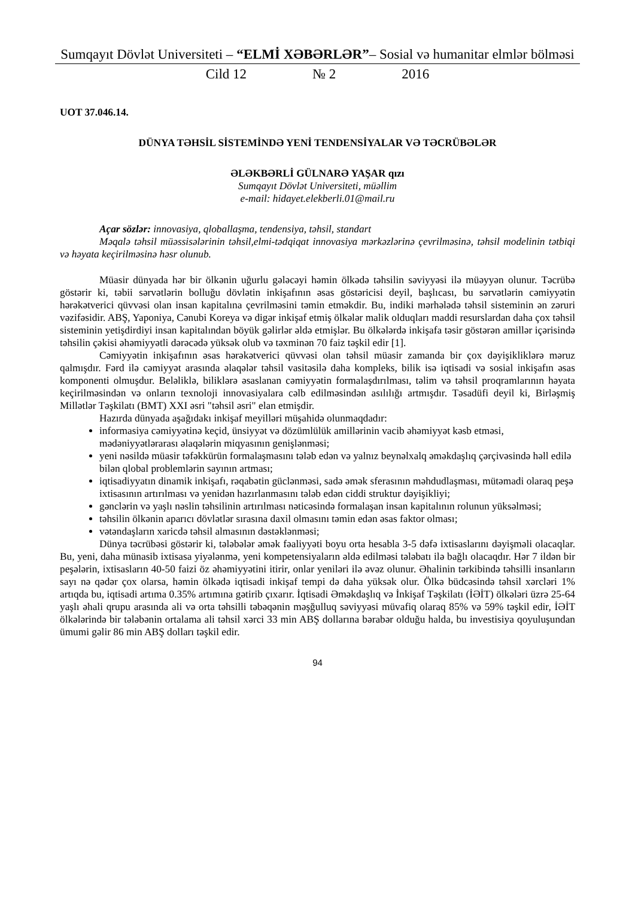Sumqayıt Dövlət Universiteti – “ELMİ XƏBƏRLƏR”– Sosial və humanitar elmlər bölməsi
Cild 12 № 2 2016
UOT 37.046.14.
DÜNYA TƏHSİL SİSTEMİNDƏ YENİ TENDENSİYALAR VƏ TƏCRÜBƏLƏR
ƏLƏKBƏRLİ GÜLNARƏ YAŞAR qızı
Sumqayıt Dövlət Universiteti, müəllim
e-mail: hidayet.elekberli.01@mail.ru
Açar sözlər: innovasiya, qloballaşma, tendensiya, təhsil, standart
Məqalə təhsil müəssisələrinin təhsil,elmi-tədqiqat innovasiya mərkəzlərinə çevrilməsinə, təhsil modelinin tətbiqi və həyata keçirilməsinə həsr olunub.
Müasir dünyada hər bir ölkənin uğurlu gələcəyi həmin ölkədə təhsilin səviyyəsi ilə müəyyən olunur. Təcrübə göstərir ki, təbii sərvətlərin bolluğu dövlətin inkişafının əsas göstəricisi deyil, başlıcası, bu sərvətlərin cəmiyyətin hərəkətverici qüvvəsi olan insan kapitalına çevrilməsini təmin etməkdir. Bu, indiki mərhələdə təhsil sisteminin ən zəruri vəzifəsidir. ABŞ, Yaponiya, Cənubi Koreya və digər inkişaf etmiş ölkələr malik olduqları maddi resurslardan daha çox təhsil sisteminin yetişdirdiyi insan kapitalından böyük gəlirlər əldə etmişlər. Bu ölkələrdə inkişafa təsir göstərən amillər içərisində təhsilin çəkisi əhəmiyyətli dərəcədə yüksək olub və təxminən 70 faiz təşkil edir [1].
Cəmiyyətin inkişafının əsas hərəkətverici qüvvəsi olan təhsil müasir zamanda bir çox dəyişikliklərə məruz qalmışdır. Fərd ilə cəmiyyət arasında əlaqələr təhsil vasitəsilə daha kompleks, bilik isə iqtisadi və sosial inkişafın əsas komponenti olmuşdur. Beləliklə, biliklərə əsaslanan cəmiyyətin formalaşdırılması, təlim və təhsil proqramlarının həyata keçirilməsindən və onların texnoloji innovasiyalara cəlb edilməsindən asılılığı artmışdır. Təsadüfi deyil ki, Birləşmiş Millətlər Təşkilatı (BMT) XXI əsri "təhsil əsri" elan etmişdir.
Hazırda dünyada aşağıdakı inkişaf meyilləri müşahidə olunmaqdadır:
informasiya cəmiyyətinə keçid, ünsiyyət və dözümlülük amillərinin vacib əhəmiyyət kəsb etməsi, mədəniyyətlərarası əlaqələrin miqyasının genişlənməsi;
yeni nəsildə müasir təfəkkürün formalaşmasını tələb edən və yalnız beynəlxalq əməkdaşlıq çərçivəsində həll edilə bilən qlobal problemlərin sayının artması;
iqtisadiyyatın dinamik inkişafı, rəqabətin güclənməsi, sadə əmək sferasının məhdudlaşması, mütəmadi olaraq peşə ixtisasının artırılması və yenidən hazırlanmasını tələb edən ciddi struktur dəyişikliyi;
gənclərin və yaşlı nəslin təhsilinin artırılması nəticəsində formalaşan insan kapitalının rolunun yüksəlməsi;
təhsilin ölkənin aparıcı dövlətlər sırasına daxil olmasını təmin edən əsas faktor olması;
vətəndaşların xaricdə təhsil almasının dəstəklənməsi;
Dünya təcrübəsi göstərir ki, tələbələr əmək fəaliyyəti boyu orta hesabla 3-5 dəfə ixtisaslarını dəyişməli olacaqlar. Bu, yeni, daha münasib ixtisasa yiyələnmə, yeni kompetensiyaların əldə edilməsi tələbatı ilə bağlı olacaqdır. Hər 7 ildən bir peşələrin, ixtisasların 40-50 faizi öz əhəmiyyətini itirir, onlar yeniləri ilə əvəz olunur. Əhalinin tərkibində təhsilli insanların sayı nə qədər çox olarsa, həmin ölkədə iqtisadi inkişaf tempi də daha yüksək olur. Ölkə büdcəsində təhsil xərcləri 1% artıqda bu, iqtisadi artıma 0.35% artımına gətirib çıxarır. İqtisadi Əməkdaşlıq və İnkişaf Təşkilatı (İƏİT) ölkələri üzrə 25-64 yaşlı əhali qrupu arasında ali və orta təhsilli təbəqənin məşğulluq səviyyəsi müvafiq olaraq 85% və 59% təşkil edir, İƏİT ölkələrində bir tələbənin ortalama ali təhsil xərci 33 min ABŞ dollarına bərabər olduğu halda, bu investisiya qoyuluşundan ümumi gəlir 86 min ABŞ dolları təşkil edir.
94